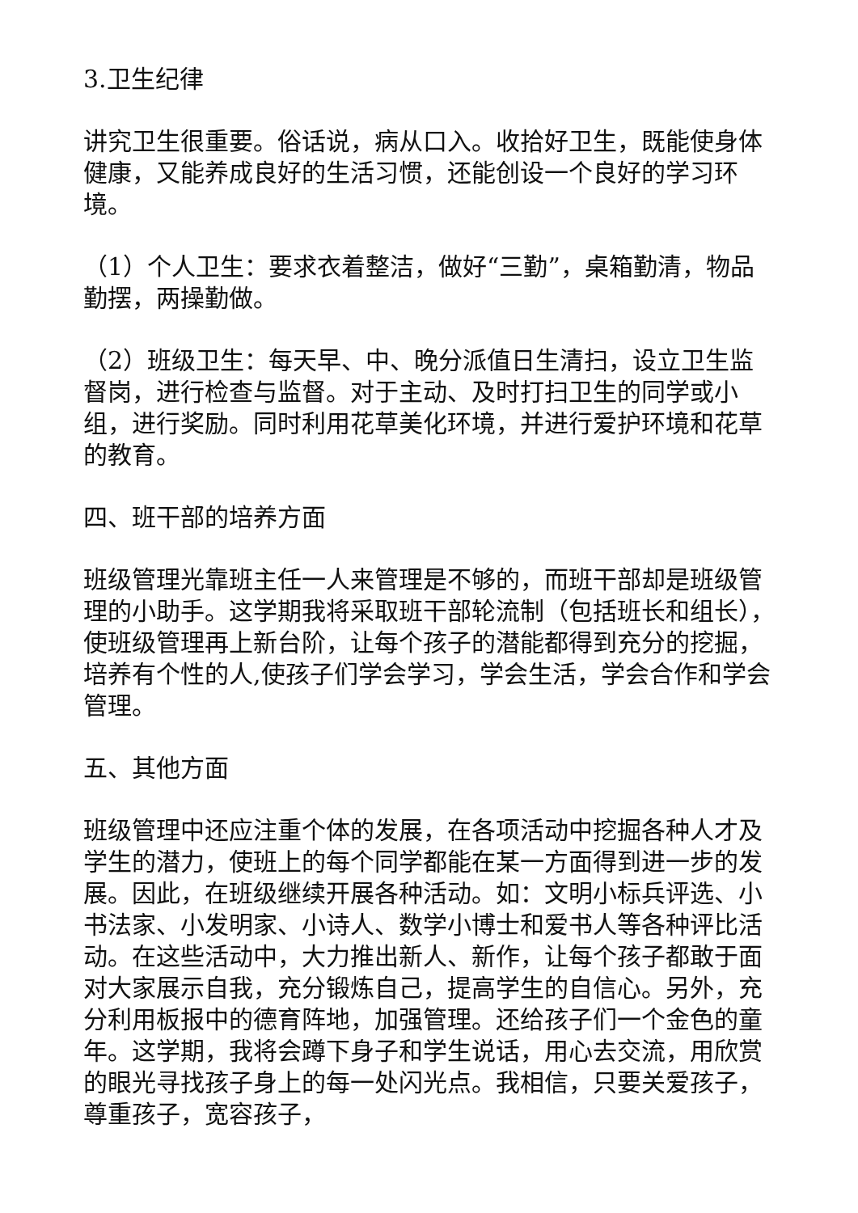3.卫生纪律
讲究卫生很重要。俗话说，病从口入。收拾好卫生，既能使身体健康，又能养成良好的生活习惯，还能创设一个良好的学习环境。
（1）个人卫生：要求衣着整洁，做好“三勤”，桌箱勤清，物品勤摆，两操勤做。
（2）班级卫生：每天早、中、晚分派值日生清扫，设立卫生监督岗，进行检查与监督。对于主动、及时打扫卫生的同学或小组，进行奖励。同时利用花草美化环境，并进行爱护环境和花草的教育。
四、班干部的培养方面
班级管理光靠班主任一人来管理是不够的，而班干部却是班级管理的小助手。这学期我将采取班干部轮流制（包括班长和组长），使班级管理再上新台阶，让每个孩子的潜能都得到充分的挖掘，培养有个性的人,使孩子们学会学习，学会生活，学会合作和学会管理。
五、其他方面
班级管理中还应注重个体的发展，在各项活动中挖掘各种人才及学生的潜力，使班上的每个同学都能在某一方面得到进一步的发展。因此，在班级继续开展各种活动。如：文明小标兵评选、小书法家、小发明家、小诗人、数学小博士和爱书人等各种评比活动。在这些活动中，大力推出新人、新作，让每个孩子都敢于面对大家展示自我，充分锻炼自己，提高学生的自信心。另外，充分利用板报中的德育阵地，加强管理。还给孩子们一个金色的童年。这学期，我将会蹲下身子和学生说话，用心去交流，用欣赏的眼光寻找孩子身上的每一处闪光点。我相信，只要关爱孩子，尊重孩子，宽容孩子，